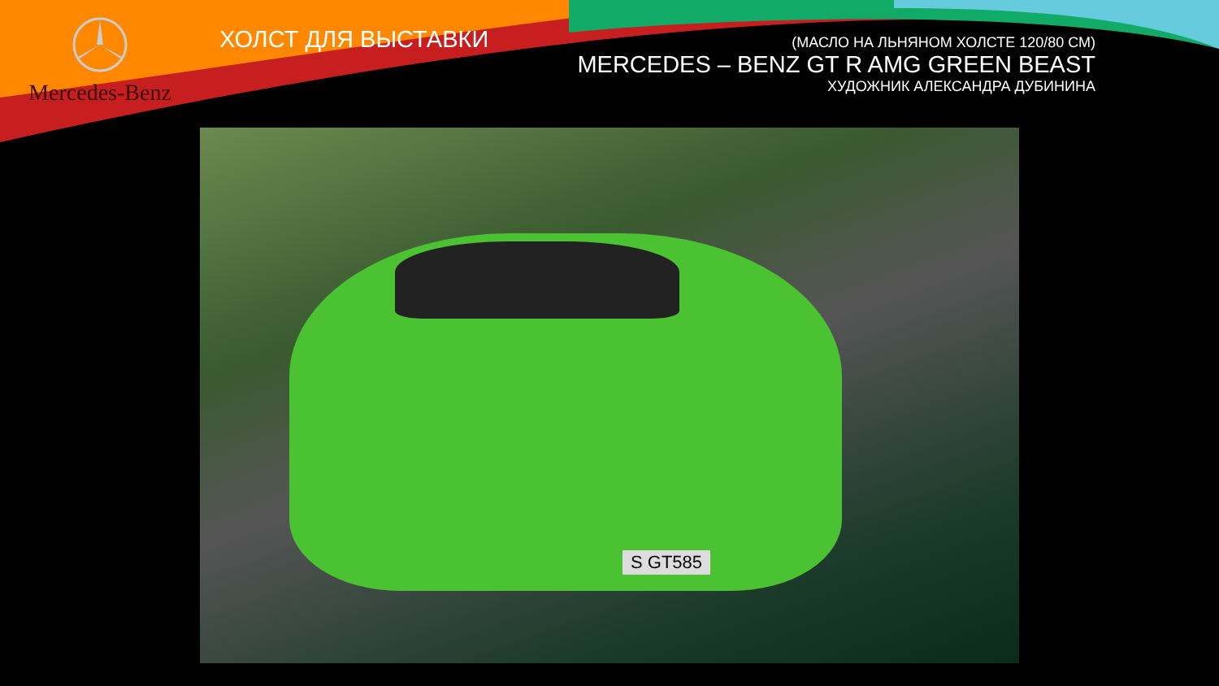Mercedes-Benz
ХОЛСТ ДЛЯ ВЫСТАВКИ
(МАСЛО НА ЛЬНЯНОМ ХОЛСТЕ 120/80 СМ)
MERCEDES – BENZ GT R AMG GREEN BEAST
ХУДОЖНИК АЛЕКСАНДРА ДУБИНИНА
S GT585